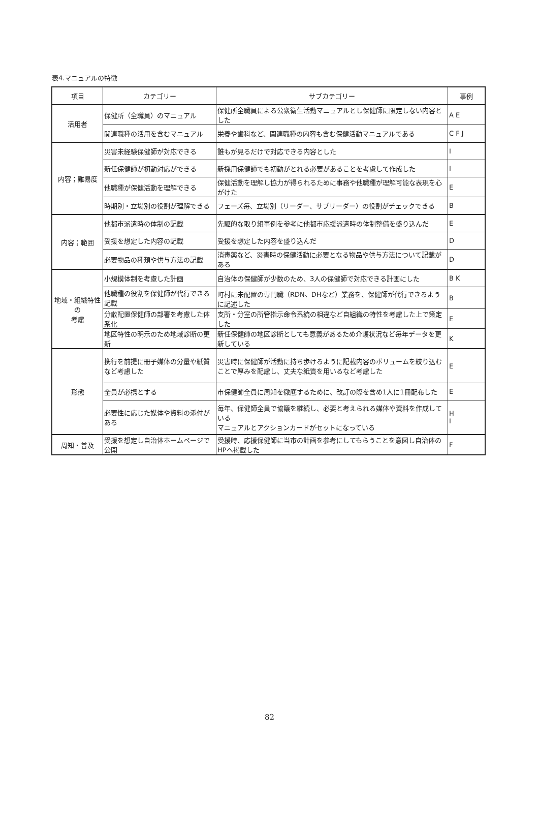表4.マニュアルの特徴
| 項目 | カテゴリー | サブカテゴリー | 事例 |
| --- | --- | --- | --- |
| 活用者 | 保健所（全職員）のマニュアル | 保健所全職員による公衆衛生活動マニュアルとし保健師に限定しない内容とした | A E |
| | 関連職種の活用を含むマニュアル | 栄養や歯科など、関連職種の内容も含む保健活動マニュアルである | C F J |
| 内容；難易度 | 災害未経験保健師が対応できる | 誰もが見るだけで対応できる内容とした | I |
| | 新任保健師が初動対応ができる | 新採用保健師でも初動がとれる必要があることを考慮して作成した | I |
| | 他職種が保健活動を理解できる | 保健活動を理解し協力が得られるために事務や他職種が理解可能な表現を心がけた | E |
| | 時期別・立場別の役割が理解できる | フェーズ毎、立場別（リーダー、サブリーダー）の役割がチェックできる | B |
| 内容；範囲 | 他都市派遣時の体制の記載 | 先駆的な取り組事例を参考に他都市応援派遣時の体制整備を盛り込んだ | E |
| | 受援を想定した内容の記載 | 受援を想定した内容を盛り込んだ | D |
| | 必要物品の種類や供与方法の記載 | 消毒薬など、災害時の保健活動に必要となる物品や供与方法について記載がある | D |
| 地域・組織特性の 考慮 | 小規模体制を考慮した計画 | 自治体の保健師が少数のため、3人の保健師で対応できる計画にした | B K |
| | 他職種の役割を保健師が代行できる記載 | 町村に未配置の専門職（RDN、DHなど）業務を、保健師が代行できるように記述した | B |
| | 分散配置保健師の部署を考慮した体系化 | 支所・分室の所管指示命令系統の相違など自組織の特性を考慮した上で策定した | E |
| | 地区特性の明示のため地域診断の更新 | 新任保健師の地区診断としても意義があるため介護状況など毎年データを更新している | K |
| 形態 | 携行を前提に冊子媒体の分量や紙質など考慮した | 災害時に保健師が活動に持ち歩けるように記載内容のボリュームを絞り込むことで厚みを配慮し、丈夫な紙質を用いるなど考慮した | E |
| | 全員が必携とする | 市保健師全員に周知を徹底するために、改訂の際を含め1人に1冊配布した | E |
| | 必要性に応じた媒体や資料の添付がある | 毎年、保健師全員で協議を継続し、必要と考えられる媒体や資料を作成している マニュアルとアクションカードがセットになっている | H I |
| 周知・普及 | 受援を想定し自治体ホームページで公開 | 受援時、応援保健師に当市の計画を参考にしてもらうことを意図し自治体のHPへ掲載した | F |
82